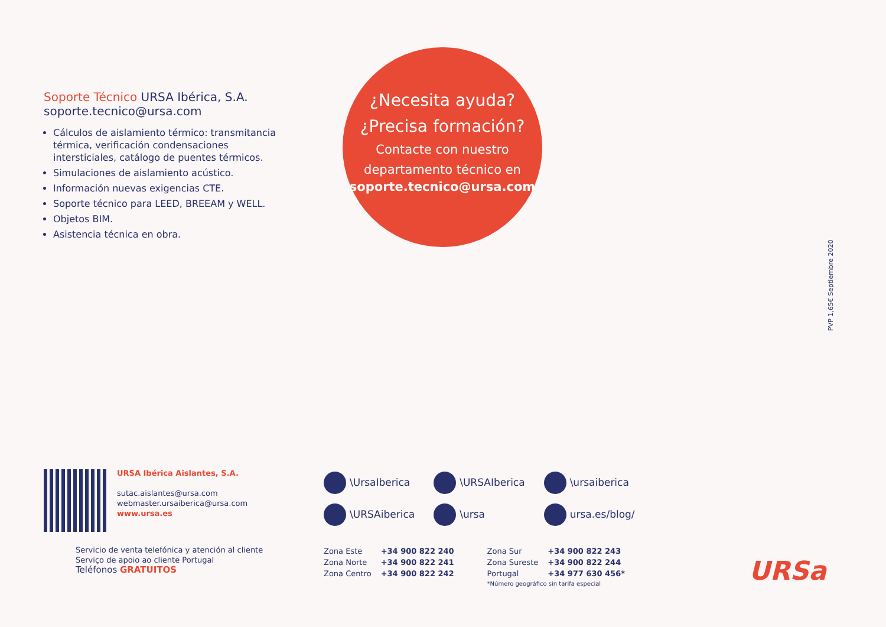Soporte Técnico URSA Ibérica, S.A.
soporte.tecnico@ursa.com
Cálculos de aislamiento térmico: transmitancia térmica, verificación condensaciones intersticiales, catálogo de puentes térmicos.
Simulaciones de aislamiento acústico.
Información nuevas exigencias CTE.
Soporte técnico para LEED, BREEAM y WELL.
Objetos BIM.
Asistencia técnica en obra.
¿Necesita ayuda?
¿Precisa formación?
Contacte con nuestro
departamento técnico en
soporte.tecnico@ursa.com
PVP 1,65€ Septiembre 2020
URSA Ibérica Aislantes, S.A.
sutac.aislantes@ursa.com
webmaster.ursaiberica@ursa.com
www.ursa.es
| \UrsaIberica | \URSAIberica | \ursaiberica |
| \URSAiberica | \ursa | ursa.es/blog/ |
Servicio de venta telefónica y atención al cliente
Serviço de apoio ao cliente Portugal
Teléfonos GRATUITOS
| Zona Este | +34 900 822 240 | Zona Sur | +34 900 822 243 |
| Zona Norte | +34 900 822 241 | Zona Sureste | +34 900 822 244 |
| Zona Centro | +34 900 822 242 | Portugal | +34 977 630 456* |
| | | *Número geográfico sin tarifa especial | |
URSa